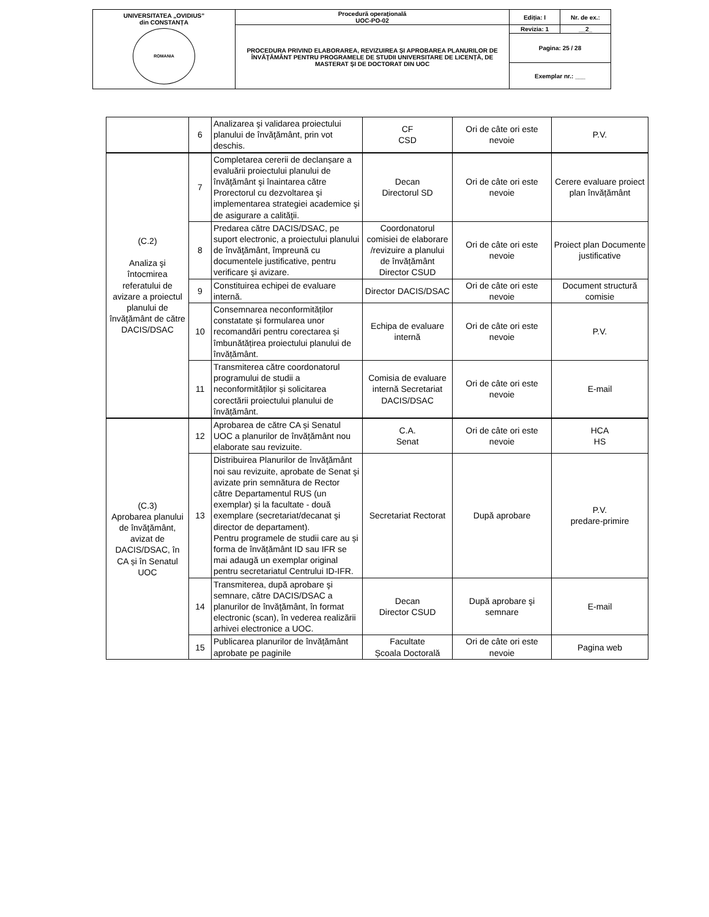| UNIVERSITATEA „OVIDIUS” din CONSTANȚA ROMANIA | Procedură operaţională UOC-PO-02 | Ediția: I | Nr. de ex.: |
| | PROCEDURA PRIVIND ELABORAREA, REVIZUIREA ȘI APROBAREA PLANURILOR DE ÎNVĂŢĂMÂNT PENTRU PROGRAMELE DE STUDII UNIVERSITARE DE LICENȚĂ, DE MASTERAT ŞI DE DOCTORAT DIN UOC | Revizia: 1 | __2_ |
| | | Pagina: 25 / 28 | |
| | | Exemplar nr.: ___ | |
| | 6 | Analizarea şi validarea proiectului planului de învăţământ, prin vot deschis. | CF CSD | Ori de câte ori este nevoie | P.V. |
| (C.2) Analiza şi întocmirea referatului de avizare a proiectul planului de învăţământ de către DACIS/DSAC | 7 | Completarea cererii de declanșare a evaluării proiectului planului de învăţământ şi înaintarea către Prorectorul cu dezvoltarea şi implementarea strategiei academice şi de asigurare a calităţii. | Decan Directorul SD | Ori de câte ori este nevoie | Cerere evaluare proiect plan învățământ |
| | 8 | Predarea către DACIS/DSAC, pe suport electronic, a proiectului planului de învăţământ, împreună cu documentele justificative, pentru verificare şi avizare. | Coordonatorul comisiei de elaborare /revizuire a planului de învățământ Director CSUD | Ori de câte ori este nevoie | Proiect plan Documente justificative |
| | 9 | Constituirea echipei de evaluare internă. | Director DACIS/DSAC | Ori de câte ori este nevoie | Document structură comisie |
| | 10 | Consemnarea neconformităților constatate și formularea unor recomandări pentru corectarea și îmbunătățirea proiectului planului de învățământ. | Echipa de evaluare internă | Ori de câte ori este nevoie | P.V. |
| | 11 | Transmiterea către coordonatorul programului de studii a neconformităților și solicitarea corectării proiectului planului de învățământ. | Comisia de evaluare internă Secretariat DACIS/DSAC | Ori de câte ori este nevoie | E-mail |
| (C.3) Aprobarea planului de învăţământ, avizat de DACIS/DSAC, în CA și în Senatul UOC | 12 | Aprobarea de către CA și Senatul UOC a planurilor de învățământ nou elaborate sau revizuite. | C.A. Senat | Ori de câte ori este nevoie | HCA HS |
| | 13 | Distribuirea Planurilor de învăţământ noi sau revizuite, aprobate de Senat şi avizate prin semnătura de Rector către Departamentul RUS (un exemplar) și la facultate - două exemplare (secretariat/decanat şi director de departament). Pentru programele de studii care au și forma de învățământ ID sau IFR se mai adaugă un exemplar original pentru secretariatul Centrului ID-IFR. | Secretariat Rectorat | După aprobare | P.V. predare-primire |
| | 14 | Transmiterea, după aprobare şi semnare, către DACIS/DSAC a planurilor de învăţământ, în format electronic (scan), în vederea realizării arhivei electronice a UOC. | Decan Director CSUD | După aprobare şi semnare | E-mail |
| | 15 | Publicarea planurilor de învățământ aprobate pe paginile | Facultate Școala Doctorală | Ori de câte ori este nevoie | Pagina web |